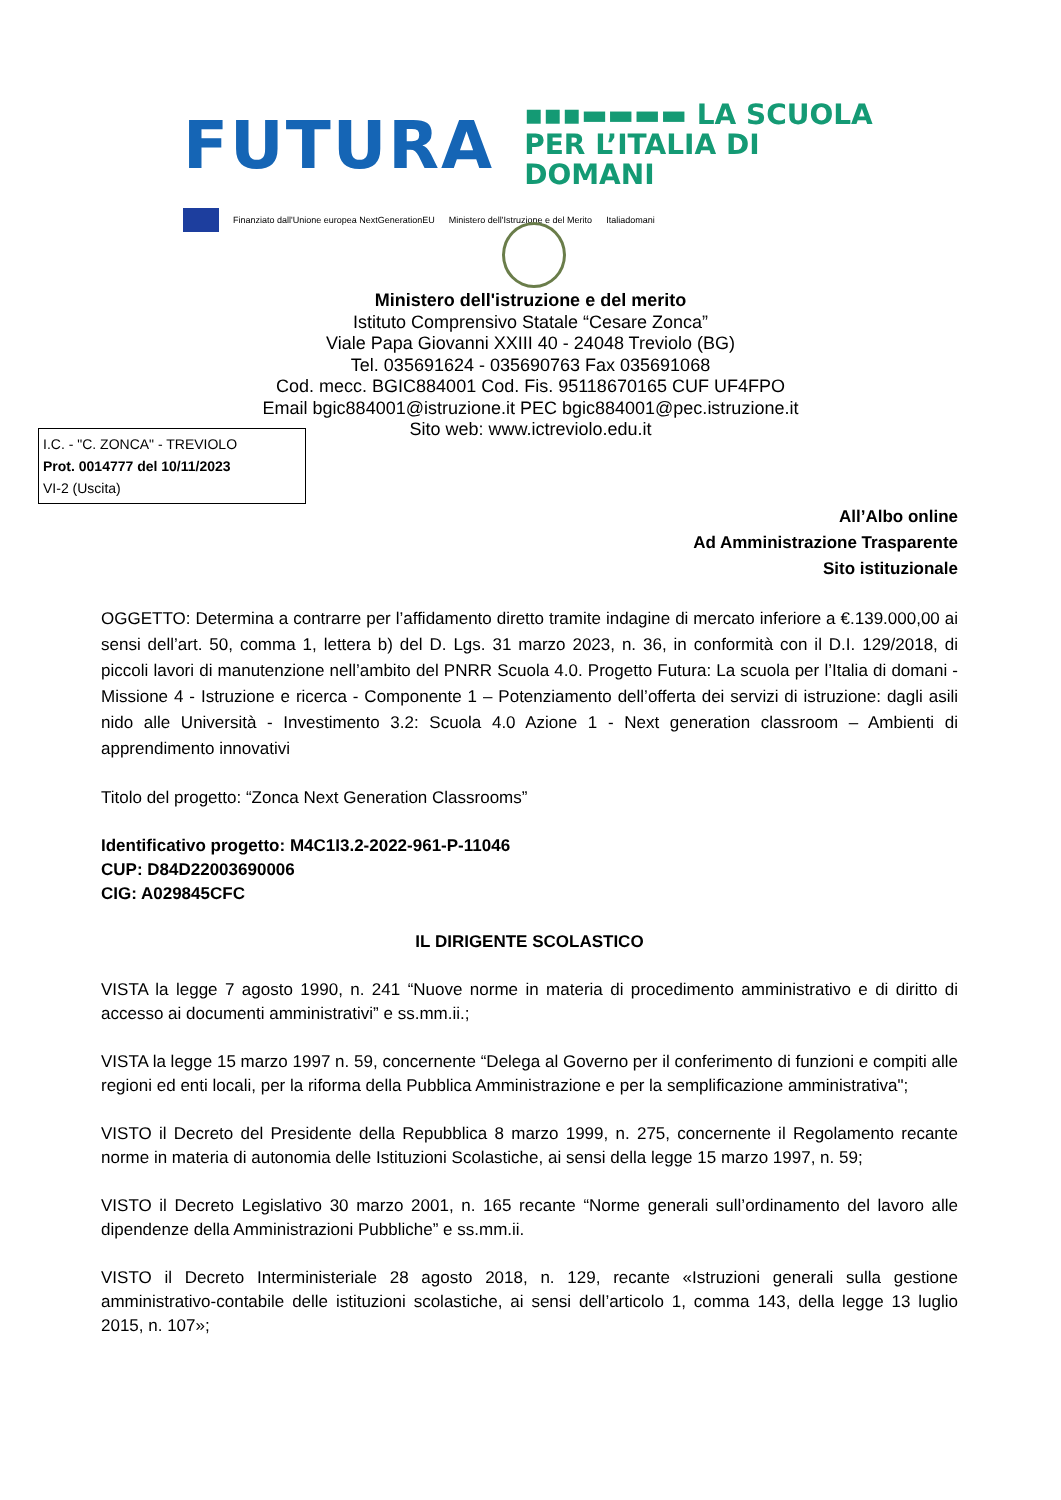FUTURA ▪▪▪▬▬▬▬ LA SCUOLA
PER L’ITALIA DI DOMANI
Finanziato dall'Unione europea NextGenerationEU Ministero dell'Istruzione e del Merito Italiadomani
Ministero dell'istruzione e del merito
Istituto Comprensivo Statale “Cesare Zonca”
Viale Papa Giovanni XXIII 40 - 24048 Treviolo (BG)
Tel. 035691624 - 035690763 Fax 035691068
Cod. mecc. BGIC884001 Cod. Fis. 95118670165 CUF UF4FPO
Email bgic884001@istruzione.it PEC bgic884001@pec.istruzione.it
Sito web: www.ictreviolo.edu.it
I.C. - "C. ZONCA" - TREVIOLO
Prot. 0014777 del 10/11/2023
VI-2 (Uscita)
All’Albo online
Ad Amministrazione Trasparente
Sito istituzionale
OGGETTO: Determina a contrarre per l’affidamento diretto tramite indagine di mercato inferiore a €.139.000,00 ai sensi dell’art. 50, comma 1, lettera b) del D. Lgs. 31 marzo 2023, n. 36, in conformità con il D.I. 129/2018, di piccoli lavori di manutenzione nell’ambito del PNRR Scuola 4.0. Progetto Futura: La scuola per l’Italia di domani - Missione 4 - Istruzione e ricerca - Componente 1 – Potenziamento dell’offerta dei servizi di istruzione: dagli asili nido alle Università - Investimento 3.2: Scuola 4.0 Azione 1 - Next generation classroom – Ambienti di apprendimento innovativi
Titolo del progetto: “Zonca Next Generation Classrooms”
Identificativo progetto: M4C1I3.2-2022-961-P-11046
CUP: D84D22003690006
CIG: A029845CFC
IL DIRIGENTE SCOLASTICO
VISTA la legge 7 agosto 1990, n. 241 “Nuove norme in materia di procedimento amministrativo e di diritto di accesso ai documenti amministrativi” e ss.mm.ii.;
VISTA la legge 15 marzo 1997 n. 59, concernente “Delega al Governo per il conferimento di funzioni e compiti alle regioni ed enti locali, per la riforma della Pubblica Amministrazione e per la semplificazione amministrativa";
VISTO il Decreto del Presidente della Repubblica 8 marzo 1999, n. 275, concernente il Regolamento recante norme in materia di autonomia delle Istituzioni Scolastiche, ai sensi della legge 15 marzo 1997, n. 59;
VISTO il Decreto Legislativo 30 marzo 2001, n. 165 recante “Norme generali sull’ordinamento del lavoro alle dipendenze della Amministrazioni Pubbliche” e ss.mm.ii.
VISTO il Decreto Interministeriale 28 agosto 2018, n. 129, recante «Istruzioni generali sulla gestione amministrativo-contabile delle istituzioni scolastiche, ai sensi dell’articolo 1, comma 143, della legge 13 luglio 2015, n. 107»;